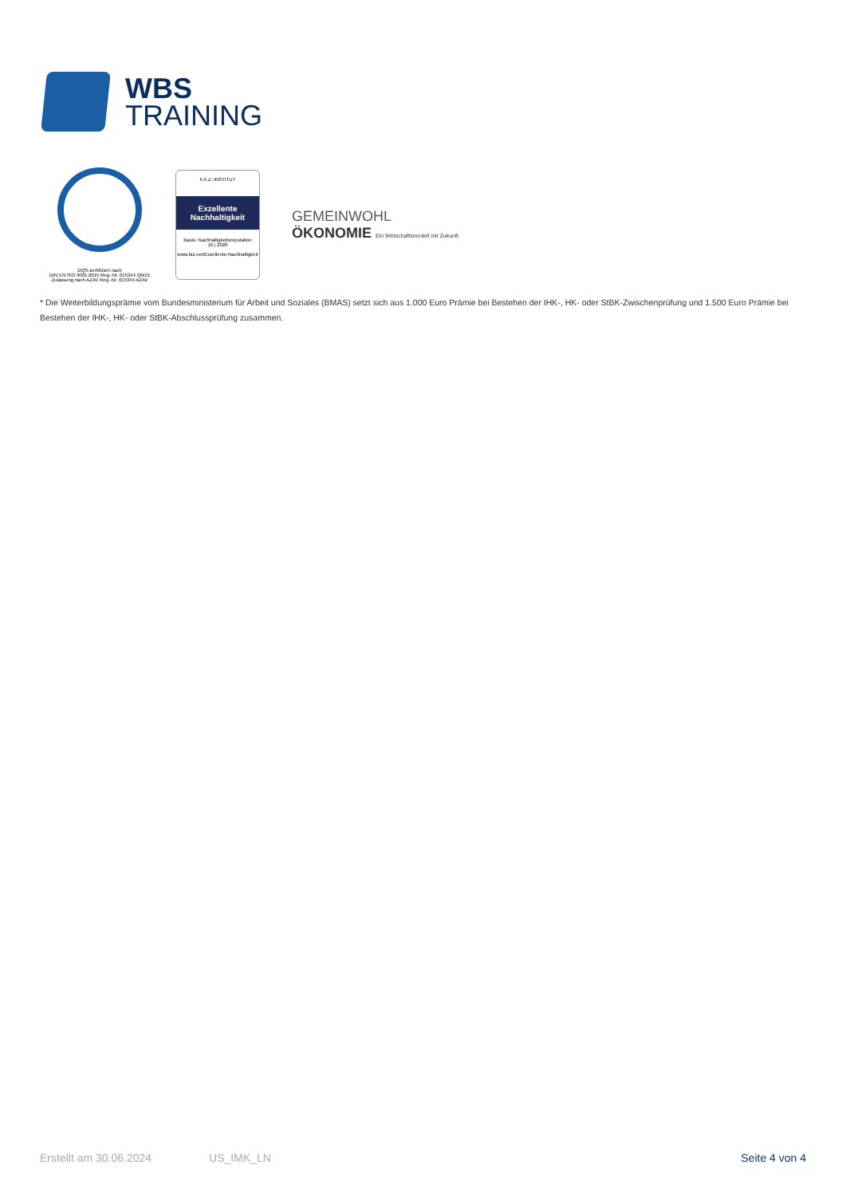WBS
TRAINING
DQS-zertifiziert nach
DIN EN ISO 9001:2015 Reg.-Nr. 015344 QM15
Zulassung nach AZAV Reg.-Nr. 015344 AZAV
F.A.Z.-INSTITUT
Exzellente
Nachhaltigkeit
Basis: Nachhaltigkeitsreputation
10 | 2020
www.faz.net/Exzellente-Nachhaltigkeit
GEMEINWOHL
ÖKONOMIE Ein Wirtschaftsmodell mit Zukunft
* Die Weiterbildungsprämie vom Bundesministerium für Arbeit und Soziales (BMAS) setzt sich aus 1.000 Euro Prämie bei Bestehen der IHK-, HK- oder StBK-Zwischenprüfung und 1.500 Euro Prämie bei Bestehen der IHK-, HK- oder StBK-Abschlussprüfung zusammen.
Erstellt am 30.06.2024 US_IMK_LN Seite 4 von 4